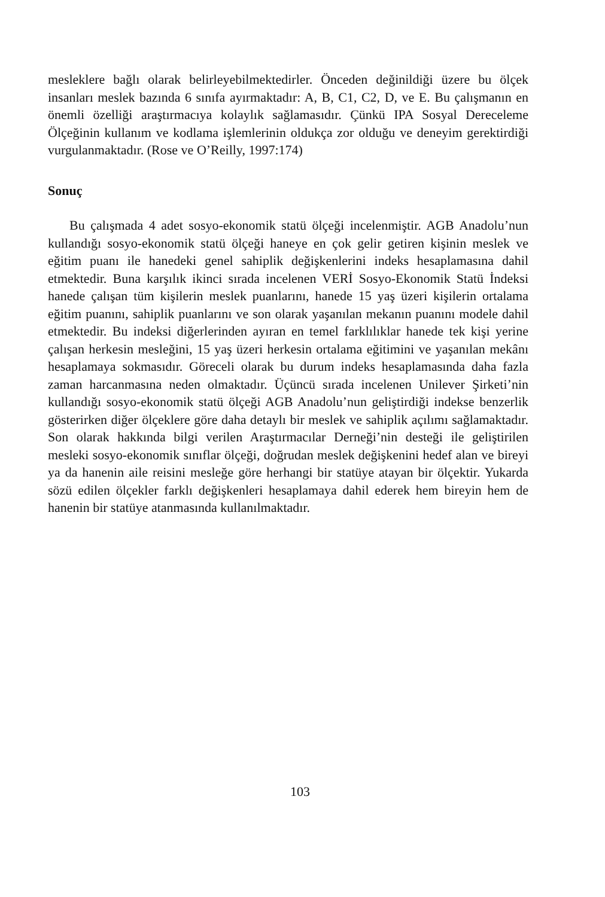mesleklere bağlı olarak belirleyebilmektedirler. Önceden değinildiği üzere bu ölçek insanları meslek bazında 6 sınıfa ayırmaktadır: A, B, C1, C2, D, ve E. Bu çalışmanın en önemli özelliği araştırmacıya kolaylık sağlamasıdır. Çünkü IPA Sosyal Dereceleme Ölçeğinin kullanım ve kodlama işlemlerinin oldukça zor olduğu ve deneyim gerektirdiği vurgulanmaktadır. (Rose ve O’Reilly, 1997:174)
Sonuç
Bu çalışmada 4 adet sosyo-ekonomik statü ölçeği incelenmiştir. AGB Anadolu’nun kullandığı sosyo-ekonomik statü ölçeği haneye en çok gelir getiren kişinin meslek ve eğitim puanı ile hanedeki genel sahiplik değişkenlerini indeks hesaplamasına dahil etmektedir. Buna karşılık ikinci sırada incelenen VERİ Sosyo-Ekonomik Statü İndeksi hanede çalışan tüm kişilerin meslek puanlarını, hanede 15 yaş üzeri kişilerin ortalama eğitim puanını, sahiplik puanlarını ve son olarak yaşanılan mekanın puanını modele dahil etmektedir. Bu indeksi diğerlerinden ayıran en temel farklılıklar hanede tek kişi yerine çalışan herkesin mesleğini, 15 yaş üzeri herkesin ortalama eğitimini ve yaşanılan mekânı hesaplamaya sokmasıdır. Göreceli olarak bu durum indeks hesaplamasında daha fazla zaman harcanmasına neden olmaktadır. Üçüncü sırada incelenen Unilever Şirketi’nin kullandığı sosyo-ekonomik statü ölçeği AGB Anadolu’nun geliştirdiği indekse benzerlik gösterirken diğer ölçeklere göre daha detaylı bir meslek ve sahiplik açılımı sağlamaktadır. Son olarak hakkında bilgi verilen Araştırmacılar Derneği’nin desteği ile geliştirilen mesleki sosyo-ekonomik sınıflar ölçeği, doğrudan meslek değişkenini hedef alan ve bireyi ya da hanenin aile reisini mesleğe göre herhangi bir statüye atayan bir ölçektir. Yukarda sözü edilen ölçekler farklı değişkenleri hesaplamaya dahil ederek hem bireyin hem de hanenin bir statüye atanmasında kullanılmaktadır.
103